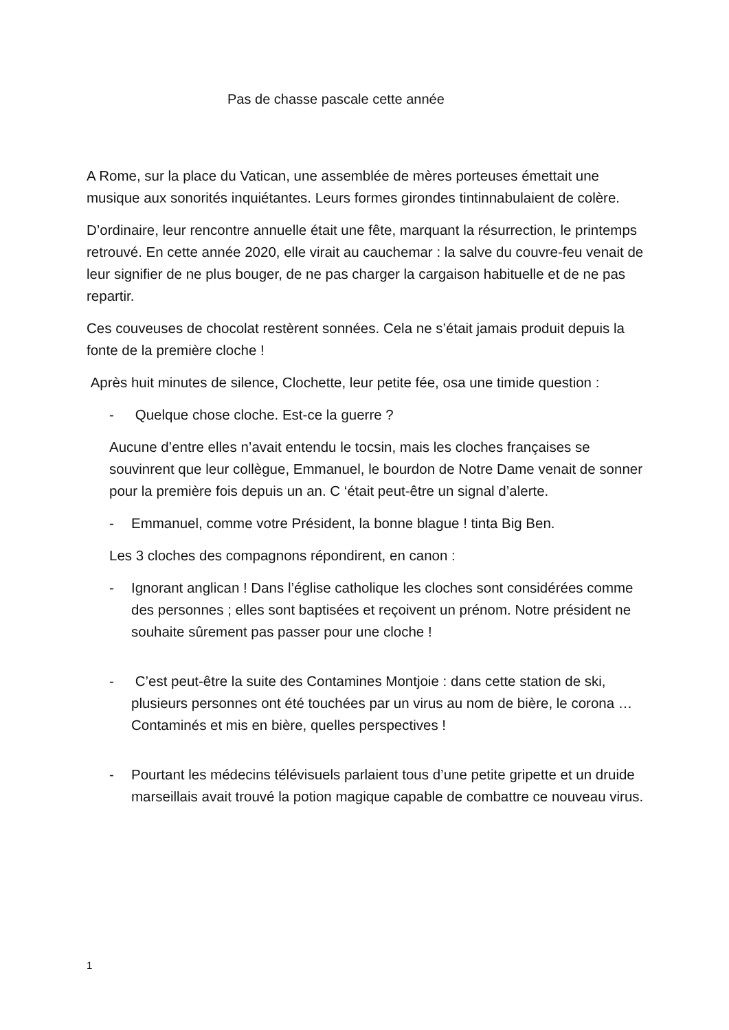Pas de chasse pascale cette année
A Rome, sur la place du Vatican, une assemblée de mères porteuses émettait une musique aux sonorités inquiétantes. Leurs formes girondes tintinnabulaient de colère.
D’ordinaire, leur rencontre annuelle était une fête, marquant la résurrection, le printemps retrouvé. En cette année 2020, elle virait au cauchemar : la salve du couvre-feu venait de leur signifier de ne plus bouger, de ne pas charger la cargaison habituelle et de ne pas repartir.
Ces couveuses de chocolat restèrent sonnées. Cela ne s’était jamais produit depuis la fonte de la première cloche !
Après huit minutes de silence, Clochette, leur petite fée, osa une timide question :
- Quelque chose cloche. Est-ce la guerre ?
Aucune d’entre elles n’avait entendu le tocsin, mais les cloches françaises se souvinrent que leur collègue, Emmanuel, le bourdon de Notre Dame venait de sonner pour la première fois depuis un an. C ‘était peut-être un signal d’alerte.
- Emmanuel, comme votre Président, la bonne blague ! tinta Big Ben.
Les 3 cloches des compagnons répondirent, en canon :
- Ignorant anglican ! Dans l’église catholique les cloches sont considérées comme des personnes ; elles sont baptisées et reçoivent un prénom. Notre président ne souhaite sûrement pas passer pour une cloche !
- C’est peut-être la suite des Contamines Montjoie : dans cette station de ski, plusieurs personnes ont été touchées par un virus au nom de bière, le corona … Contaminés et mis en bière, quelles perspectives !
- Pourtant les médecins télévisuels parlaient tous d’une petite gripette et un druide marseillais avait trouvé la potion magique capable de combattre ce nouveau virus.
1